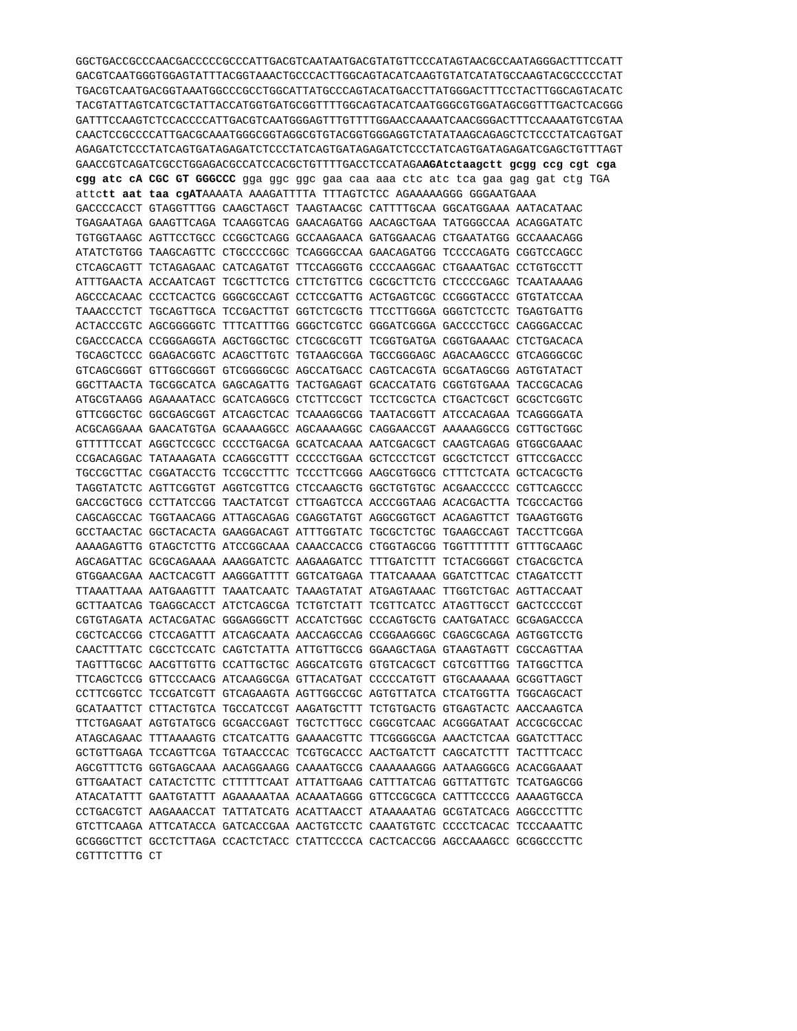GGCTGACCGCCCAACGACCCCCGCCCATTGACGTCAATAATGACGTATGTTCCCATAGTAACGCCAATAGGGACTTTCCATT GACGTCAATGGGTGGAGTATTTACGGTAAACTGCCCACTTGGCAGTACATCAAGTGTATCATATGCCAAGTACGCCCCCTAT TGACGTCAATGACGGTAAATGGCCCGCCTGGCATTATGCCCAGTACATGACCTTATGGGACTTTCCTACTTGGCAGTACATC TACGTATTAGTCATCGCTATTACCATGGTGATGCGGTTTTGGCAGTACATCAATGGGCGTGGATAGCGGTTTGACTCACGGG GATTTCCAAGTCTCCACCCCATTGACGTCAATGGGAGTTTGTTTTGGAACCAAAATCAACGGGACTTTCCAAAATGTCGTAA CAACTCCGCCCCATTGACGCAAATGGGCGGTAGGCGTGTACGGTGGGAGGTCTATATAAGCAGAGCTCTCCCTATCAGTGAT AGAGATCTCCCTATCAGTGATAGAGATCTCCCTATCAGTGATAGAGATCTCCCTATCAGTGATAGAGATCGAGCTGTTTAGT GAACCGTCAGATCGCCTGGAGACGCCATCCACGCTGTTTTGACCTCCATAGAAGAtctaagctt gcgg ccg cgt cga cgg atc cA CGC GT GGGCCC gga ggc ggc gaa caa aaa ctc atc tca gaa gag gat ctg TGA attctt aat taa cgATAAAATA AAAGATTTTA TTTAGTCTCC AGAAAAAGGG GGGAATGAAA GACCCCACCT GTAGGTTTGG CAAGCTAGCT TAAGTAACGC CATTTTGCAA GGCATGGAAA AATACATAAC TGAGAATAGA GAAGTTCAGA TCAAGGTCAG GAACAGATGG AACAGCTGAA TATGGGCCAA ACAGGATATC TGTGGTAAGC AGTTCCTGCC CCGGCTCAGG GCCAAGAACA GATGGAACAG CTGAATATGG GCCAAACAGG ATATCTGTGG TAAGCAGTTC CTGCCCCGGC TCAGGGCCAA GAACAGATGG TCCCCAGATG CGGTCCAGCC CTCAGCAGTT TCTAGAGAAC CATCAGATGT TTCCAGGGTG CCCCAAGGAC CTGAAATGAC CCTGTGCCTT ATTTGAACTA ACCAATCAGT TCGCTTCTCG CTTCTGTTCG CGCGCTTCTG CTCCCCGAGC TCAATAAAAG AGCCCACAAC CCCTCACTCG GGGCGCCAGT CCTCCGATTG ACTGAGTCGC CCGGGTACCC GTGTATCCAA TAAACCCTCT TGCAGTTGCA TCCGACTTGT GGTCTCGCTG TTCCTTGGGA GGGTCTCCTC TGAGTGATTG ACTACCCGTC AGCGGGGGTC TTTCATTTGG GGGCTCGTCC GGGATCGGGA GACCCCTGCC CAGGGACCAC CGACCCACCA CCGGGAGGTA AGCTGGCTGC CTCGCGCGTT TCGGTGATGA CGGTGAAAAC CTCTGACACA TGCAGCTCCC GGAGACGGTC ACAGCTTGTC TGTAAGCGGA TGCCGGGAGC AGACAAGCCC GTCAGGGCGC GTCAGCGGGT GTTGGCGGGT GTCGGGGCGC AGCCATGACC CAGTCACGTA GCGATAGCGG AGTGTATACT GGCTTAACTA TGCGGCATCA GAGCAGATTG TACTGAGAGT GCACCATATG CGGTGTGAAA TACCGCACAG ATGCGTAAGG AGAAAATACC GCATCAGGCG CTCTTCCGCT TCCTCGCTCA CTGACTCGCT GCGCTCGGTC GTTCGGCTGC GGCGAGCGGT ATCAGCTCAC TCAAAGGCGG TAATACGGTT ATCCACAGAA TCAGGGGATA ACGCAGGAAA GAACATGTGA GCAAAAGGCC AGCAAAAGGC CAGGAACCGT AAAAAGGCCG CGTTGCTGGC GTTTTTCCAT AGGCTCCGCC CCCCTGACGA GCATCACAAA AATCGACGCT CAAGTCAGAG GTGGCGAAAC CCGACAGGAC TATAAAGATA CCAGGCGTTT CCCCCTGGAA GCTCCCTCGT GCGCTCTCCT GTTCCGACCC TGCCGCTTAC CGGATACCTG TCCGCCTTTC TCCCTTCGGG AAGCGTGGCG CTTTCTCATA GCTCACGCTG TAGGTATCTC AGTTCGGTGT AGGTCGTTCG CTCCAAGCTG GGCTGTGTGC ACGAACCCCC CGTTCAGCCC GACCGCTGCG CCTTATCCGG TAACTATCGT CTTGAGTCCA ACCCGGTAAG ACACGACTTA TCGCCACTGG CAGCAGCCAC TGGTAACAGG ATTAGCAGAG CGAGGTATGT AGGCGGTGCT ACAGAGTTCT TGAAGTGGTG GCCTAACTAC GGCTACACTA GAAGGACAGT ATTTGGTATC TGCGCTCTGC TGAAGCCAGT TACCTTCGGA AAAAGAGTTG GTAGCTCTTG ATCCGGCAAA CAAACCACCG CTGGTAGCGG TGGTTTTTTT GTTTGCAAGC AGCAGATTAC GCGCAGAAAA AAAGGATCTC AAGAAGATCC TTTGATCTTT TCTACGGGGT CTGACGCTCA GTGGAACGAA AACTCACGTT AAGGGATTTT GGTCATGAGA TTATCAAAAA GGATCTTCAC CTAGATCCTT TTAAATTAAA AATGAAGTTT TAAATCAATC TAAAGTATAT ATGAGTAAAC TTGGTCTGAC AGTTACCAAT GCTTAATCAG TGAGGCACCT ATCTCAGCGA TCTGTCTATT TCGTTCATCC ATAGTTGCCT GACTCCCCGT CGTGTAGATA ACTACGATAC GGGAGGGCTT ACCATCTGGC CCCAGTGCTG CAATGATACC GCGAGACCCA CGCTCACCGG CTCCAGATTT ATCAGCAATA AACCAGCCAG CCGGAAGGGC CGAGCGCAGA AGTGGTCCTG CAACTTTATC CGCCTCCATC CAGTCTATTA ATTGTTGCCG GGAAGCTAGA GTAAGTAGTT CGCCAGTTAA TAGTTTGCGC AACGTTGTTG CCATTGCTGC AGGCATCGTG GTGTCACGCT CGTCGTTTGG TATGGCTTCA TTCAGCTCCG GTTCCCAACG ATCAAGGCGA GTTACATGAT CCCCCATGTT GTGCAAAAAA GCGGTTAGCT CCTTCGGTCC TCCGATCGTT GTCAGAAGTA AGTTGGCCGC AGTGTTATCA CTCATGGTTA TGGCAGCACT GCATAATTCT CTTACTGTCA TGCCATCCGT AAGATGCTTT TCTGTGACTG GTGAGTACTC AACCAAGTCA TTCTGAGAAT AGTGTATGCG GCGACCGAGT TGCTCTTGCC CGGCGTCAAC ACGGGATAAT ACCGCGCCAC ATAGCAGAAC TTTAAAAGTG CTCATCATTG GAAAACGTTC TTCGGGGCGA AAACTCTCAA GGATCTTACC GCTGTTGAGA TCCAGTTCGA TGTAACCCAC TCGTGCACCC AACTGATCTT CAGCATCTTT TACTTTCACC AGCGTTTCTG GGTGAGCAAA AACAGGAAGG CAAAATGCCG CAAAAAAGGG AATAAGGGCG ACACGGAAAT GTTGAATACT CATACTCTTC CTTTTTCAAT ATTATTGAAG CATTTATCAG GGTTATTGTC TCATGAGCGG ATACATATTT GAATGTATTT AGAAAAATAA ACAAATAGGG GTTCCGCGCA CATTTCCCCG AAAAGTGCCA CCTGACGTCT AAGAAACCAT TATTATCATG ACATTAACCT ATAAAAATAG GCGTATCACG AGGCCCTTTC GTCTTCAAGA ATTCATACCA GATCACCGAA AACTGTCCTC CAAATGTGTC CCCCTCACAC TCCCAAATTC GCGGGCTTCT GCCTCTTAGA CCACTCTACC CTATTCCCCA CACTCACCGG AGCCAAAGCC GCGGCCCTTC CGTTTCTTTG CT